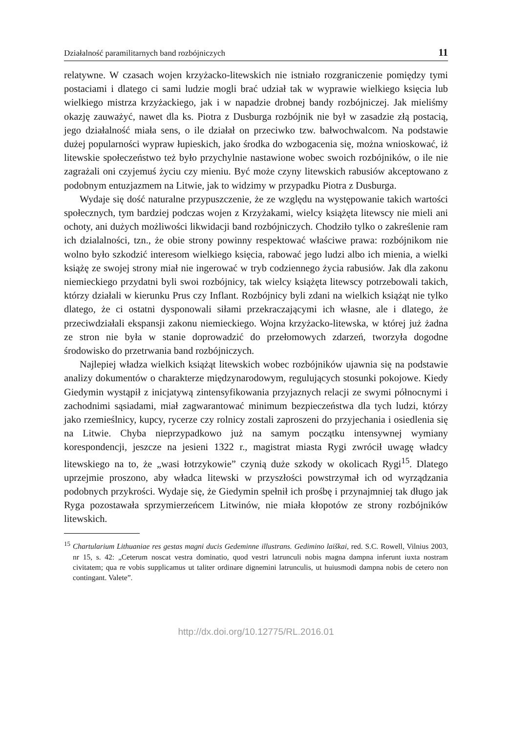Działalność paramilitarnych band rozbójniczych 11
relatywne. W czasach wojen krzyżacko-litewskich nie istniało rozgraniczenie pomiędzy tymi postaciami i dlatego ci sami ludzie mogli brać udział tak w wyprawie wielkiego księcia lub wielkiego mistrza krzyżackiego, jak i w napadzie drobnej bandy rozbójniczej. Jak mieliśmy okazję zauważyć, nawet dla ks. Piotra z Dusburga rozbójnik nie był w zasadzie złą postacią, jego działalność miała sens, o ile działał on przeciwko tzw. bałwochwalcom. Na podstawie dużej popularności wypraw łupieskich, jako środka do wzbogacenia się, można wnioskować, iż litewskie społeczeństwo też było przychylnie nastawione wobec swoich rozbójników, o ile nie zagrażali oni czyjemuś życiu czy mieniu. Być może czyny litewskich rabusiów akceptowano z podobnym entuzjazmem na Litwie, jak to widzimy w przypadku Piotra z Dusburga.
Wydaje się dość naturalne przypuszczenie, że ze względu na występowanie takich wartości społecznych, tym bardziej podczas wojen z Krzyżakami, wielcy książęta litewscy nie mieli ani ochoty, ani dużych możliwości likwidacji band rozbójniczych. Chodziło tylko o zakreślenie ram ich dzialalności, tzn., że obie strony powinny respektować właściwe prawa: rozbójnikom nie wolno było szkodzić interesom wielkiego księcia, rabować jego ludzi albo ich mienia, a wielki książę ze swojej strony miał nie ingerować w tryb codziennego życia rabusiów. Jak dla zakonu niemieckiego przydatni byli swoi rozbójnicy, tak wielcy książęta litewscy potrzebowali takich, którzy działali w kierunku Prus czy Inflant. Rozbójnicy byli zdani na wielkich książąt nie tylko dlatego, że ci ostatni dysponowali siłami przekraczającymi ich własne, ale i dlatego, że przeciwdziałali ekspansji zakonu niemieckiego. Wojna krzyżacko-litewska, w której już żadna ze stron nie była w stanie doprowadzić do przełomowych zdarzeń, tworzyła dogodne środowisko do przetrwania band rozbójniczych.
Najlepiej władza wielkich książąt litewskich wobec rozbójników ujawnia się na podstawie analizy dokumentów o charakterze międzynarodowym, regulujących stosunki pokojowe. Kiedy Giedymin wystąpił z inicjatywą zintensyfikowania przyjaznych relacji ze swymi północnymi i zachodnimi sąsiadami, miał zagwarantować minimum bezpieczeństwa dla tych ludzi, którzy jako rzemieślnicy, kupcy, rycerze czy rolnicy zostali zaproszeni do przyjechania i osiedlenia się na Litwie. Chyba nieprzypadkowo już na samym początku intensywnej wymiany korespondencji, jeszcze na jesieni 1322 r., magistrat miasta Rygi zwrócił uwagę władcy litewskiego na to, że „wasi łotrzykowie” czynią duże szkody w okolicach Rygi<sup>15</sup>. Dlatego uprzejmie proszono, aby władca litewski w przyszłości powstrzymał ich od wyrządzania podobnych przykrości. Wydaje się, że Giedymin spełnił ich prośbę i przynajmniej tak długo jak Ryga pozostawała sprzymierzeńcem Litwinów, nie miała kłopotów ze strony rozbójników litewskich.
<sup>15</sup> Chartularium Lithuaniae res gestas magni ducis Gedeminne illustrans. Gedimino laiškai, red. S.C. Rowell, Vilnius 2003, nr 15, s. 42: „Ceterum noscat vestra dominatio, quod vestri latrunculi nobis magna dampna inferunt iuxta nostram civitatem; qua re vobis supplicamus ut taliter ordinare dignemini latrunculis, ut huiusmodi dampna nobis de cetero non contingant. Valete”.
http://dx.doi.org/10.12775/RL.2016.01